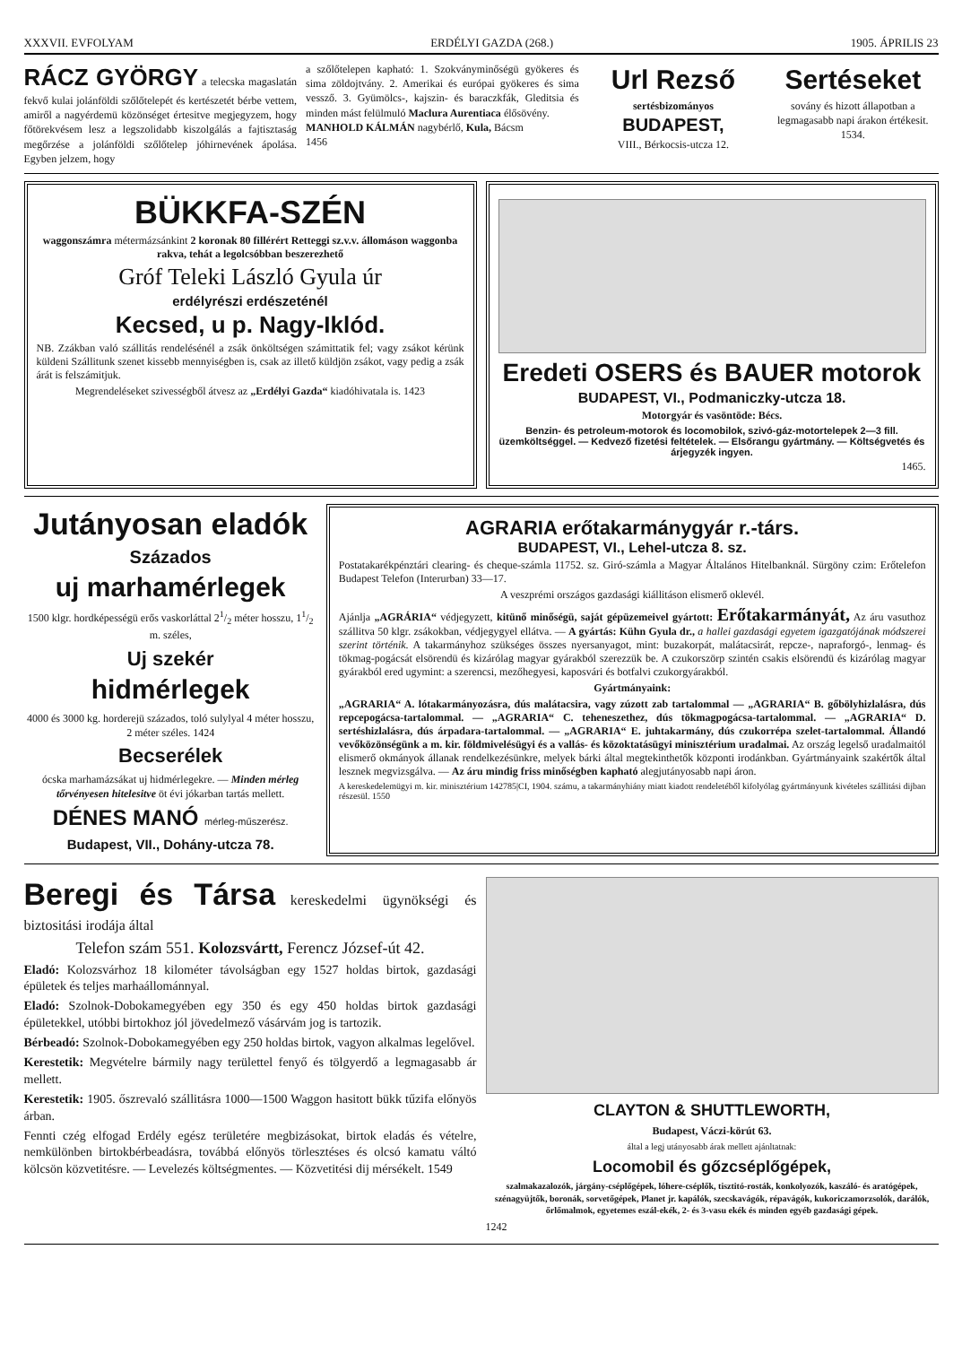XXXVII. EVFOLYAM ERDÉLYI GAZDA (268.) 1905. ÁPRILIS 23
RÁCZ GYÖRGY a telecska magaslatán fekvő kulai jolánföldi szőlőtelepét és kertészetét bérbe vettem, amiről a nagyérdemü közönséget értesitve megjegyzem, hogy főtörekvésem lesz a legszolidabb kiszolgálás a fajtisztaság megőrzése a jolánföldi szőlőtelep jóhirnevének ápolása. Egyben jelzem, hogy
a szőlőtelepen kapható: 1. Szokványminőségü gyökeres és sima zöldojtvány. 2. Amerikai és európai gyökeres és sima vessző. 3. Gyümölcs-, kajszin- és baraczkfák, Gleditsia és minden mást felülmuló Maclura Aurentiaca élősövény.
MANHOLD KÁLMÁN nagybérlő, Kula, Bácsm
1456
Url Rezső
sertésbizományos
BUDAPEST,
VIII., Bérkocsis-utcza 12.
Sertéseket
sovány és hizott állapotban a legmagasabb napi árakon értékesit.
1534.
BÜKKFA-SZÉN
waggonszámra métermázsánkint 2 koronak 80 fillérért Retteggi sz.v.v. állomáson waggonba rakva, tehát a legolcsóbban beszerezhető
Gróf Teleki László Gyula úr
erdélyrészi erdészeténél
Kecsed, u p. Nagy-Iklód.
NB. Zzákban való szállitás rendelésénél a zsák önköltségen számittatik fel; vagy zsákot kérünk küldeni Szállitunk szenet kissebb mennyiségben is, csak az illető küldjön zsákot, vagy pedig a zsák árát is felszámitjuk.
Megrendeléseket szivességből átvesz az „Erdélyi Gazda“ kiadóhivatala is. 1423
Eredeti OSERS és BAUER motorok
BUDAPEST, VI., Podmaniczky-utcza 18.
Motorgyár és vasöntöde: Bécs.
Benzin- és petroleum-motorok és locomobilok, szivó-gáz-motortelepek 2—3 fill. üzemköltséggel. — Kedvező fizetési feltételek. — Elsőrangu gyártmány. — Költségvetés és árjegyzék ingyen.
1465.
Jutányosan eladók
Százados
uj marhamérlegek
1500 klgr. hordképességü erős vaskorláttal 21/2 méter hosszu, 11/2 m. széles,
Uj szekér
hidmérlegek
4000 és 3000 kg. horderejü százados, toló sulylyal 4 méter hosszu, 2 méter széles. 1424
Becserélek
ócska marhamázsákat uj hidmérlegekre. — Minden mérleg tőrvényesen hitelesitve öt évi jókarban tartás mellett.
DÉNES MANÓ mérleg-műszerész.
Budapest, VII., Dohány-utcza 78.
AGRARIA erőtakarmánygyár r.-társ.
BUDAPEST, VI., Lehel-utcza 8. sz.
Postatakarékpénztári clearing- és cheque-számla 11752. sz. Giró-számla a Magyar Általános Hitelbanknál. Sürgöny czim: Erőtelefon Budapest Telefon (Interurban) 33—17.
A veszprémi országos gazdasági kiállitáson elismerő oklevél.
Ajánlja „AGRÁRIA“ védjegyzett, kitünő minőségü, saját gépüzemeivel gyártott: Erőtakarmányát, Az áru vasuthoz szállitva 50 klgr. zsákokban, védjegygyel ellátva. — A gyártás: Kühn Gyula dr., a hallei gazdasági egyetem igazgatójának módszerei szerint történik. A takarmányhoz szükséges összes nyersanyagot, mint: buzakorpát, malátacsirát, repcze-, napraforgó-, lenmag- és tökmag-pogácsát elsörendü és kizárólag magyar gyárakból szerezzük be. A czukorszörp szintén csakis elsörendü és kizárólag magyar gyárakból ered ugymint: a szerencsi, mezőhegyesi, kaposvári és botfalvi czukorgyárakból.
Gyártmányaink:
„AGRARIA“ A. lótakarmányozásra, dús malátacsira, vagy zúzott zab tartalommal — „AGRARIA“ B. gőbölyhizlalásra, dús repcepogácsa-tartalommal. — „AGRARIA“ C. teheneszethez, dús tökmagpogácsa-tartalommal. — „AGRARIA“ D. sertéshizlalásra, dús árpadara-tartalommal. — „AGRARIA“ E. juhtakarmány, dús czukorrépa szelet-tartalommal. Állandó vevőközönségünk a m. kir. földmivelésügyi és a vallás- és közoktatásügyi minisztérium uradalmai. Az ország legelső uradalmaitól elismerő okmányok állanak rendelkezésünkre, melyek bárki által megtekinthetők központi irodánkban. Gyártmányaink szakértők által lesznek megvizsgálva. — Az áru mindig friss minőségben kapható alegjutányosabb napi áron.
A kereskedelemügyi m. kir. minisztérium 142785|CI, 1904. számu, a takarmányhiány miatt kiadott rendeletéből kifolyólag gyártmányunk kivételes szállitási dijban részesül. 1550
Beregi és Társa kereskedelmi ügynökségi és biztositási irodája által
Telefon szám 551. Kolozsvártt, Ferencz József-út 42.
Eladó: Kolozsvárhoz 18 kilométer távolságban egy 1527 holdas birtok, gazdasági épületek és teljes marhaállománnyal.
Eladó: Szolnok-Dobokamegyében egy 350 és egy 450 holdas birtok gazdasági épületekkel, utóbbi birtokhoz jól jövedelmező vásárvám jog is tartozik.
Bérbeadó: Szolnok-Dobokamegyében egy 250 holdas birtok, vagyon alkalmas legelővel.
Kerestetik: Megvételre bármily nagy területtel fenyő és tölgyerdő a legmagasabb ár mellett.
Kerestetik: 1905. őszrevaló szállitásra 1000—1500 Waggon hasitott bükk tűzifa előnyös árban.
Fennti czég elfogad Erdély egész területére megbizásokat, birtok eladás és vételre, nemkülönben birtokbérbeadásra, továbbá előnyös törlesztéses és olcsó kamatu váltó kölcsön közvetitésre. — Levelezés költségmentes. — Közvetitési dij mérsékelt. 1549
CLAYTON & SHUTTLEWORTH,
Budapest, Váczi-körút 63.
által a legj utányosabb árak mellett ajánltatnak:
Locomobil és gőzcséplőgépek,
szalmakazalozók, járgány-cséplőgépek, lóhere-cséplők, tisztitó-rosták, konkolyozók, kaszáló- és aratógépek, szénagyüjtők, boronák, sorvetőgépek, Planet jr. kapálók, szecskavágók, répavágók, kukoriczamorzsolók, darálók, őrlőmalmok, egyetemes eszál-ekék, 2- és 3-vasu ekék és minden egyéb gazdasági gépek.
1242